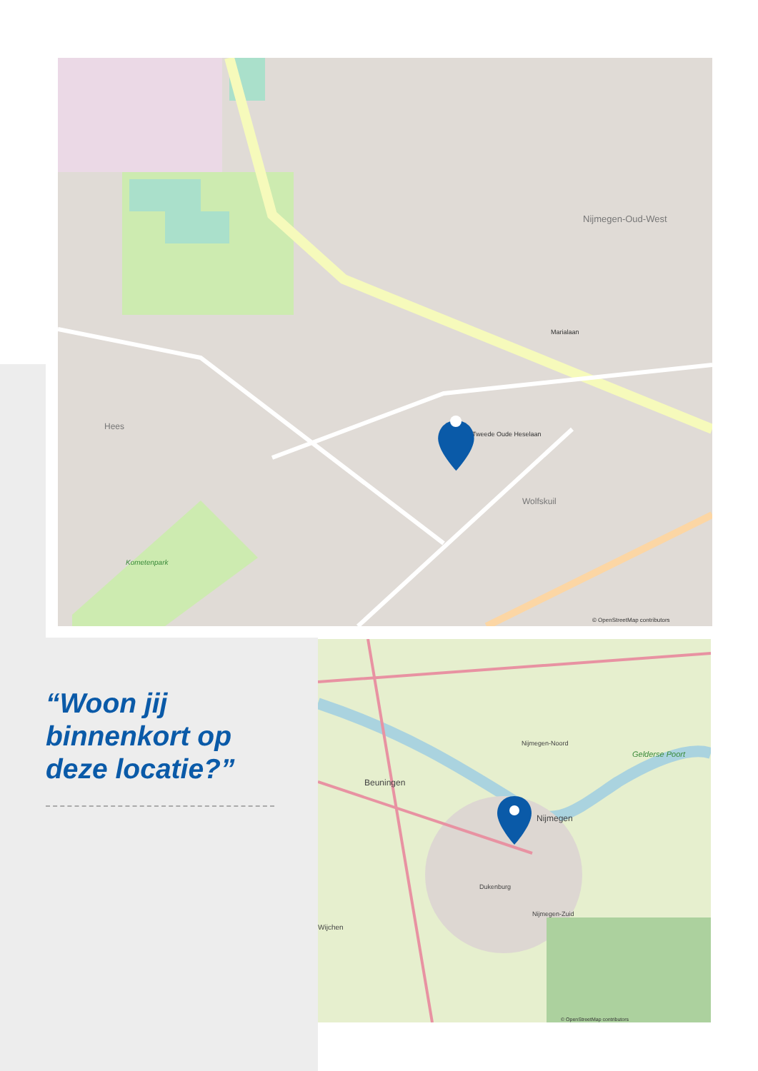Nijmegen-Oud-West
Hees
Wolfskuil
Kometenpark
Marialaan
Tweede Oude Heselaan
© OpenStreetMap contributors
“Woon jij binnenkort op deze locatie?”
Beuningen
Nijmegen
Nijmegen-Noord
Nijmegen-Zuid
Dukenburg
Wijchen
Gelderse Poort
© OpenStreetMap contributors